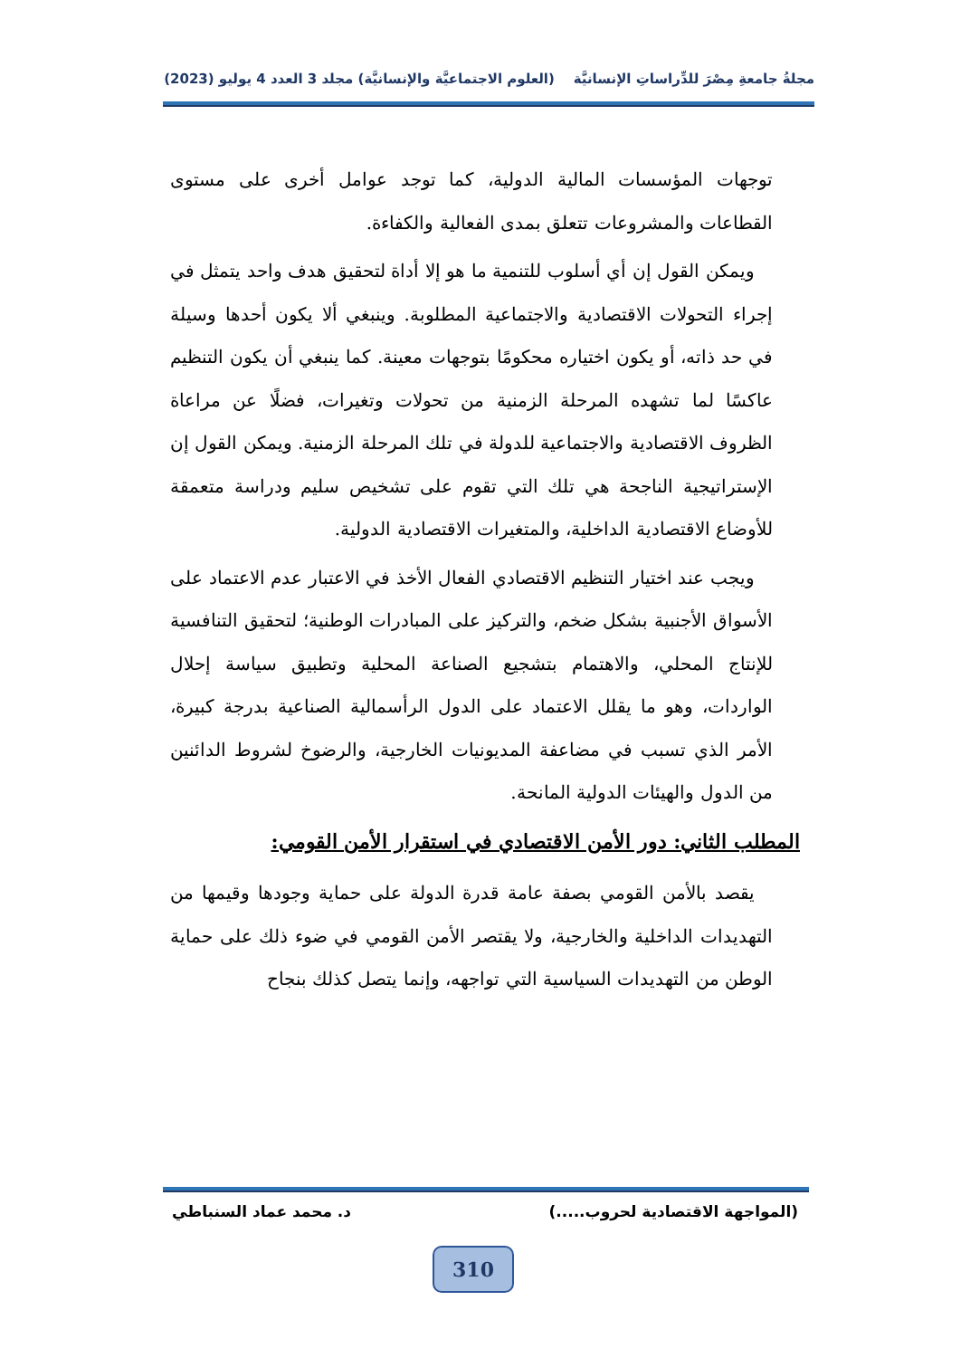مجلةُ جامعةِ مِصْرَ للدِّراساتِ الإنسانيَّة (العلوم الاجتماعيَّة والإنسانيَّة) مجلد 3 العدد 4 يوليو (2023)
توجهات المؤسسات المالية الدولية، كما توجد عوامل أخرى على مستوى القطاعات والمشروعات تتعلق بمدى الفعالية والكفاءة.
ويمكن القول إن أي أسلوب للتنمية ما هو إلا أداة لتحقيق هدف واحد يتمثل في إجراء التحولات الاقتصادية والاجتماعية المطلوبة. وينبغي ألا يكون أحدها وسيلة في حد ذاته، أو يكون اختياره محكومًا بتوجهات معينة. كما ينبغي أن يكون التنظيم عاكسًا لما تشهده المرحلة الزمنية من تحولات وتغيرات، فضلًا عن مراعاة الظروف الاقتصادية والاجتماعية للدولة في تلك المرحلة الزمنية. ويمكن القول إن الإستراتيجية الناجحة هي تلك التي تقوم على تشخيص سليم ودراسة متعمقة للأوضاع الاقتصادية الداخلية، والمتغيرات الاقتصادية الدولية.
ويجب عند اختيار التنظيم الاقتصادي الفعال الأخذ في الاعتبار عدم الاعتماد على الأسواق الأجنبية بشكل ضخم، والتركيز على المبادرات الوطنية؛ لتحقيق التنافسية للإنتاج المحلي، والاهتمام بتشجيع الصناعة المحلية وتطبيق سياسة إحلال الواردات، وهو ما يقلل الاعتماد على الدول الرأسمالية الصناعية بدرجة كبيرة، الأمر الذي تسبب في مضاعفة المديونيات الخارجية، والرضوخ لشروط الدائنين من الدول والهيئات الدولية المانحة.
المطلب الثاني: دور الأمن الاقتصادي في استقرار الأمن القومي:
يقصد بالأمن القومي بصفة عامة قدرة الدولة على حماية وجودها وقيمها من التهديدات الداخلية والخارجية، ولا يقتصر الأمن القومي في ضوء ذلك على حماية الوطن من التهديدات السياسية التي تواجهه، وإنما يتصل كذلك بنجاح
(المواجهة الاقتصادية لحروب.....) د. محمد عماد السنباطي
310